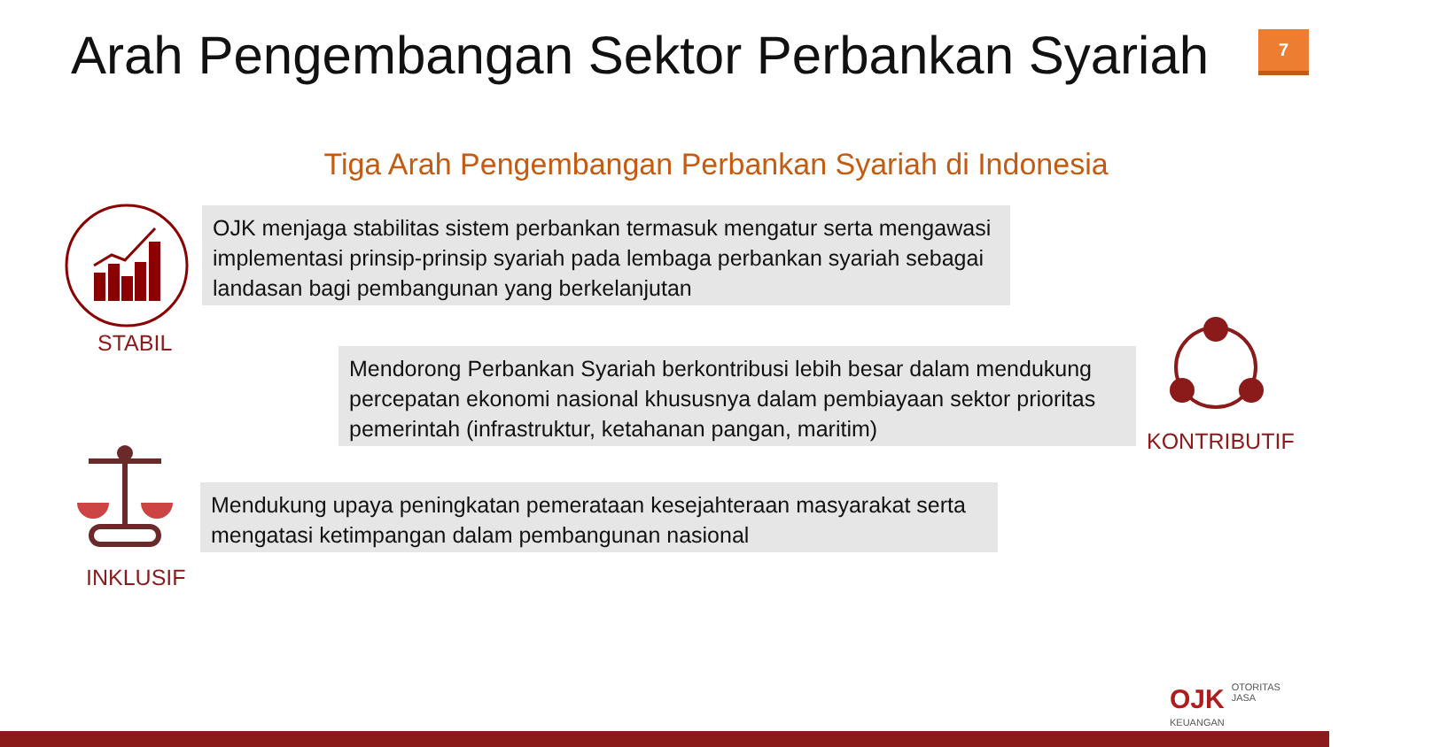Arah Pengembangan Sektor Perbankan Syariah
7
Tiga Arah Pengembangan Perbankan Syariah di Indonesia
STABIL
OJK menjaga stabilitas sistem perbankan termasuk mengatur serta mengawasi implementasi prinsip-prinsip syariah pada lembaga perbankan syariah sebagai landasan bagi pembangunan yang berkelanjutan
Mendorong Perbankan Syariah berkontribusi lebih besar dalam mendukung percepatan ekonomi nasional khususnya dalam pembiayaan sektor prioritas pemerintah (infrastruktur, ketahanan pangan, maritim)
KONTRIBUTIF
INKLUSIF
Mendukung upaya peningkatan pemerataan kesejahteraan masyarakat serta mengatasi ketimpangan dalam pembangunan nasional
OJK OTORITAS
JASA
KEUANGAN